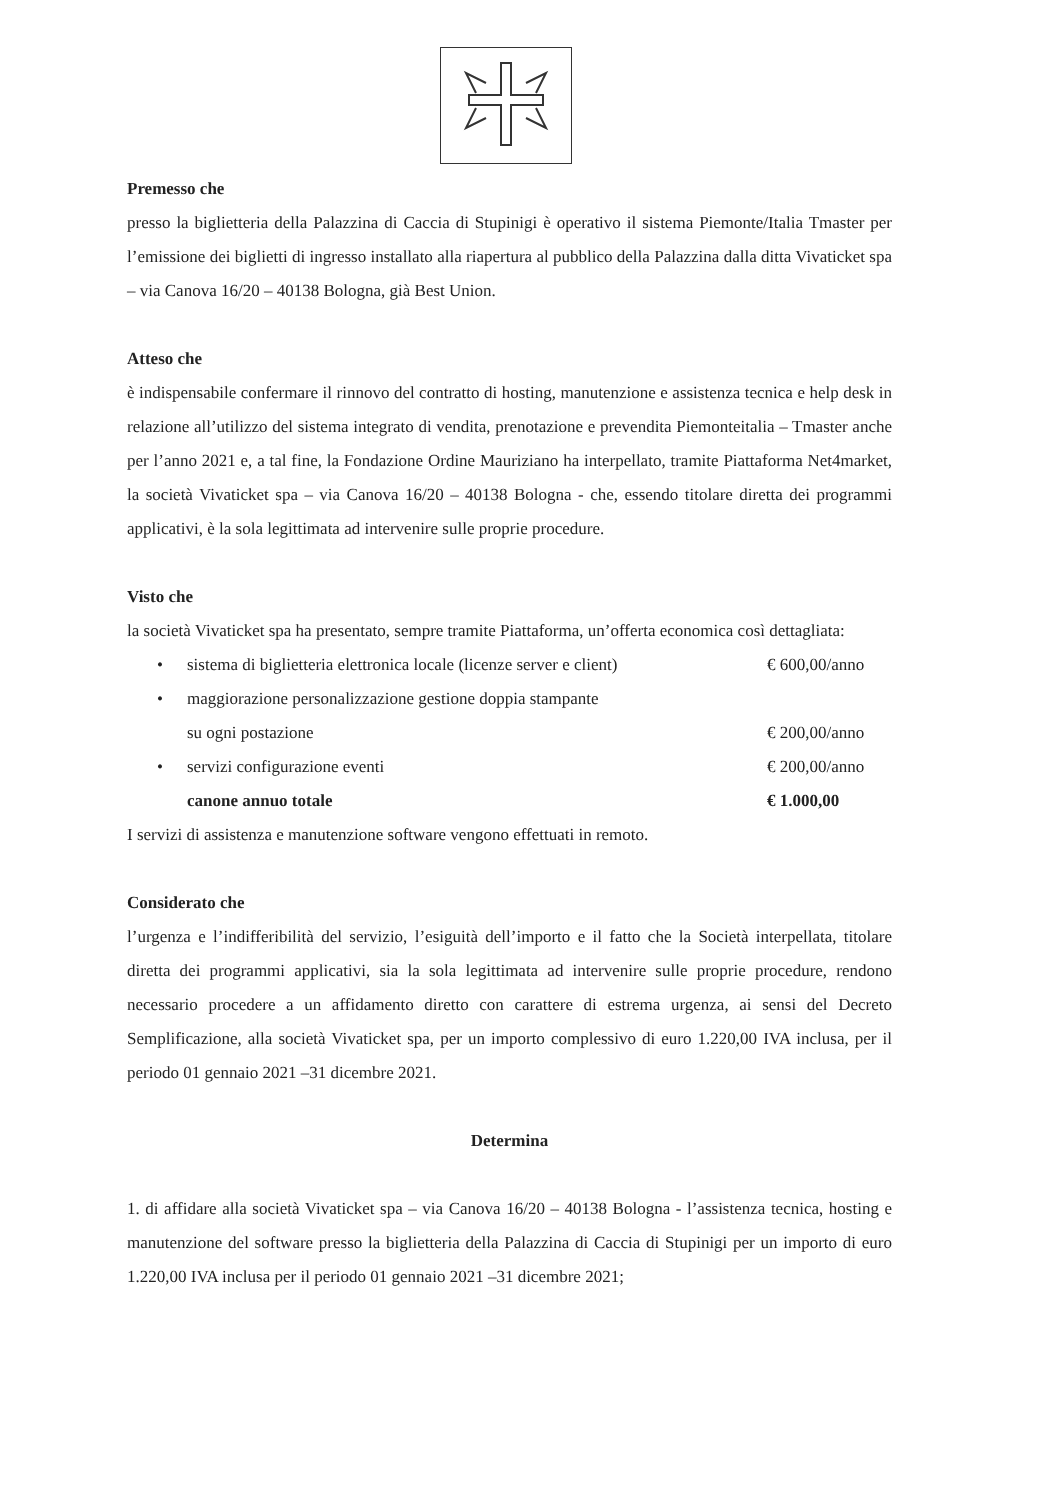Premesso che
presso la biglietteria della Palazzina di Caccia di Stupinigi è operativo il sistema Piemonte/Italia Tmaster per l’emissione dei biglietti di ingresso installato alla riapertura al pubblico della Palazzina dalla ditta Vivaticket spa – via Canova 16/20 – 40138 Bologna, già Best Union.
Atteso che
è indispensabile confermare il rinnovo del contratto di hosting, manutenzione e assistenza tecnica e help desk in relazione all’utilizzo del sistema integrato di vendita, prenotazione e prevendita Piemonteitalia – Tmaster anche per l’anno 2021 e, a tal fine, la Fondazione Ordine Mauriziano ha interpellato, tramite Piattaforma Net4market, la società Vivaticket spa – via Canova 16/20 – 40138 Bologna - che, essendo titolare diretta dei programmi applicativi, è la sola legittimata ad intervenire sulle proprie procedure.
Visto che
la società Vivaticket spa ha presentato, sempre tramite Piattaforma, un’offerta economica così dettagliata:
• sistema di biglietteria elettronica locale (licenze server e client) € 600,00/anno
• maggiorazione personalizzazione gestione doppia stampante
su ogni postazione
€ 200,00/anno
• servizi configurazione eventi € 200,00/anno
canone annuo totale € 1.000,00
I servizi di assistenza e manutenzione software vengono effettuati in remoto.
Considerato che
l’urgenza e l’indifferibilità del servizio, l’esiguità dell’importo e il fatto che la Società interpellata, titolare diretta dei programmi applicativi, sia la sola legittimata ad intervenire sulle proprie procedure, rendono necessario procedere a un affidamento diretto con carattere di estrema urgenza, ai sensi del Decreto Semplificazione, alla società Vivaticket spa, per un importo complessivo di euro 1.220,00 IVA inclusa, per il periodo 01 gennaio 2021 –31 dicembre 2021.
Determina
1. di affidare alla società Vivaticket spa – via Canova 16/20 – 40138 Bologna - l’assistenza tecnica, hosting e manutenzione del software presso la biglietteria della Palazzina di Caccia di Stupinigi per un importo di euro 1.220,00 IVA inclusa per il periodo 01 gennaio 2021 –31 dicembre 2021;